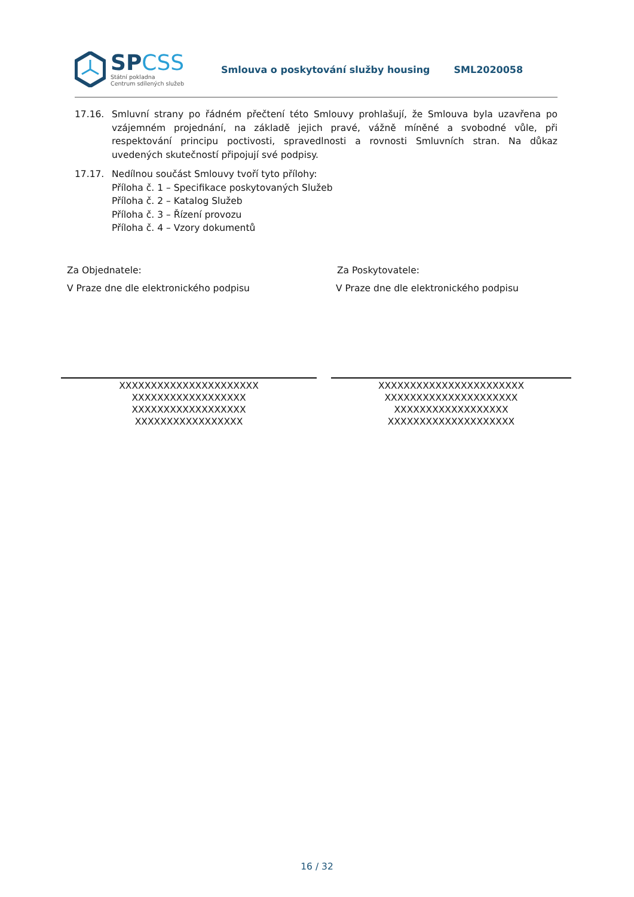SPCSS
Státní pokladna
Centrum sdílených služeb
Smlouva o poskytování služby housing
SML2020058
17.16. Smluvní strany po řádném přečtení této Smlouvy prohlašují, že Smlouva byla uzavřena po vzájemném projednání, na základě jejich pravé, vážně míněné a svobodné vůle, při respektování principu poctivosti, spravedlnosti a rovnosti Smluvních stran. Na důkaz uvedených skutečností připojují své podpisy.
17.17. Nedílnou součást Smlouvy tvoří tyto přílohy:
Příloha č. 1 – Specifikace poskytovaných Služeb
Příloha č. 2 – Katalog Služeb
Příloha č. 3 – Řízení provozu
Příloha č. 4 – Vzory dokumentů
Za Objednatele:
V Praze dne dle elektronického podpisu
XXXXXXXXXXXXXXXXXXXXXX
XXXXXXXXXXXXXXXXXX
XXXXXXXXXXXXXXXXXX
XXXXXXXXXXXXXXXXX
Za Poskytovatele:
V Praze dne dle elektronického podpisu
XXXXXXXXXXXXXXXXXXXXXXX
XXXXXXXXXXXXXXXXXXXXX
XXXXXXXXXXXXXXXXXX
XXXXXXXXXXXXXXXXXXXX
16 / 32